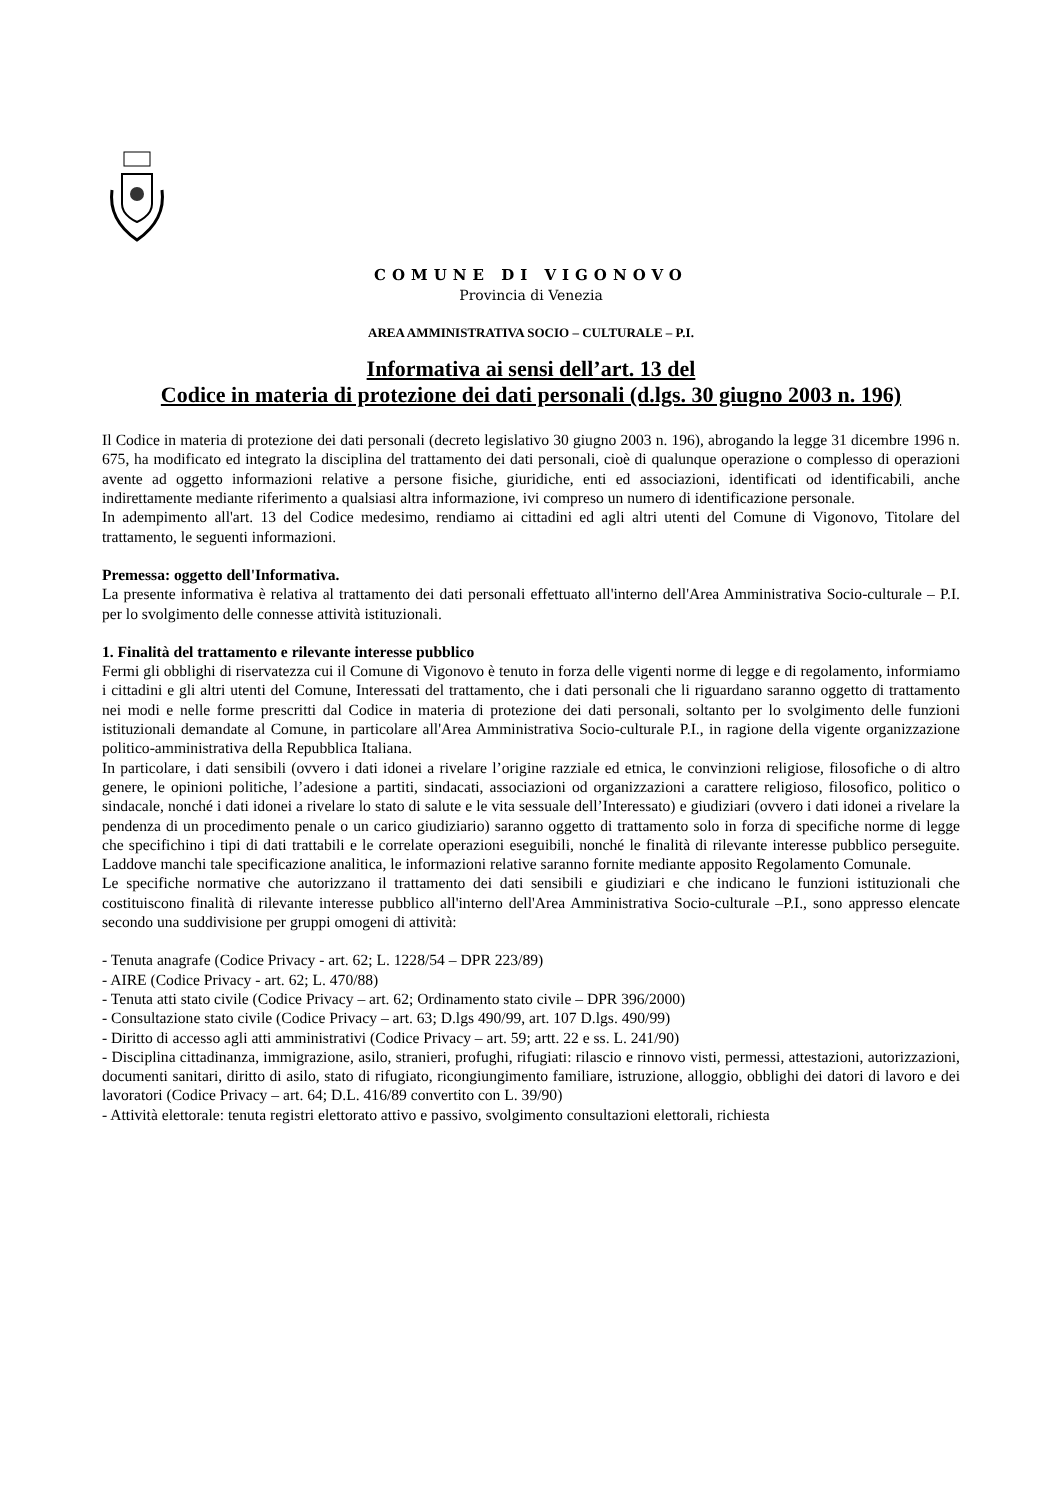COMUNE DI VIGONOVO
Provincia di Venezia
AREA AMMINISTRATIVA SOCIO – CULTURALE – P.I.
Informativa ai sensi dell’art. 13 del
Codice in materia di protezione dei dati personali (d.lgs. 30 giugno 2003 n. 196)
Il Codice in materia di protezione dei dati personali (decreto legislativo 30 giugno 2003 n. 196), abrogando la legge 31 dicembre 1996 n. 675, ha modificato ed integrato la disciplina del trattamento dei dati personali, cioè di qualunque operazione o complesso di operazioni avente ad oggetto informazioni relative a persone fisiche, giuridiche, enti ed associazioni, identificati od identificabili, anche indirettamente mediante riferimento a qualsiasi altra informazione, ivi compreso un numero di identificazione personale.
In adempimento all'art. 13 del Codice medesimo, rendiamo ai cittadini ed agli altri utenti del Comune di Vigonovo, Titolare del trattamento, le seguenti informazioni.
Premessa: oggetto dell'Informativa.
La presente informativa è relativa al trattamento dei dati personali effettuato all'interno dell'Area Amministrativa Socio-culturale – P.I. per lo svolgimento delle connesse attività istituzionali.
1. Finalità del trattamento e rilevante interesse pubblico
Fermi gli obblighi di riservatezza cui il Comune di Vigonovo è tenuto in forza delle vigenti norme di legge e di regolamento, informiamo i cittadini e gli altri utenti del Comune, Interessati del trattamento, che i dati personali che li riguardano saranno oggetto di trattamento nei modi e nelle forme prescritti dal Codice in materia di protezione dei dati personali, soltanto per lo svolgimento delle funzioni istituzionali demandate al Comune, in particolare all'Area Amministrativa Socio-culturale P.I., in ragione della vigente organizzazione politico-amministrativa della Repubblica Italiana.
In particolare, i dati sensibili (ovvero i dati idonei a rivelare l’origine razziale ed etnica, le convinzioni religiose, filosofiche o di altro genere, le opinioni politiche, l’adesione a partiti, sindacati, associazioni od organizzazioni a carattere religioso, filosofico, politico o sindacale, nonché i dati idonei a rivelare lo stato di salute e le vita sessuale dell’Interessato) e giudiziari (ovvero i dati idonei a rivelare la pendenza di un procedimento penale o un carico giudiziario) saranno oggetto di trattamento solo in forza di specifiche norme di legge che specifichino i tipi di dati trattabili e le correlate operazioni eseguibili, nonché le finalità di rilevante interesse pubblico perseguite. Laddove manchi tale specificazione analitica, le informazioni relative saranno fornite mediante apposito Regolamento Comunale.
Le specifiche normative che autorizzano il trattamento dei dati sensibili e giudiziari e che indicano le funzioni istituzionali che costituiscono finalità di rilevante interesse pubblico all'interno dell'Area Amministrativa Socio-culturale –P.I., sono appresso elencate secondo una suddivisione per gruppi omogeni di attività:
- Tenuta anagrafe (Codice Privacy - art. 62; L. 1228/54 – DPR 223/89)
- AIRE (Codice Privacy - art. 62; L. 470/88)
- Tenuta atti stato civile (Codice Privacy – art. 62; Ordinamento stato civile – DPR 396/2000)
- Consultazione stato civile (Codice Privacy – art. 63; D.lgs 490/99, art. 107 D.lgs. 490/99)
- Diritto di accesso agli atti amministrativi (Codice Privacy – art. 59; artt. 22 e ss. L. 241/90)
- Disciplina cittadinanza, immigrazione, asilo, stranieri, profughi, rifugiati: rilascio e rinnovo visti, permessi, attestazioni, autorizzazioni, documenti sanitari, diritto di asilo, stato di rifugiato, ricongiungimento familiare, istruzione, alloggio, obblighi dei datori di lavoro e dei lavoratori (Codice Privacy – art. 64; D.L. 416/89 convertito con L. 39/90)
- Attività elettorale: tenuta registri elettorato attivo e passivo, svolgimento consultazioni elettorali, richiesta